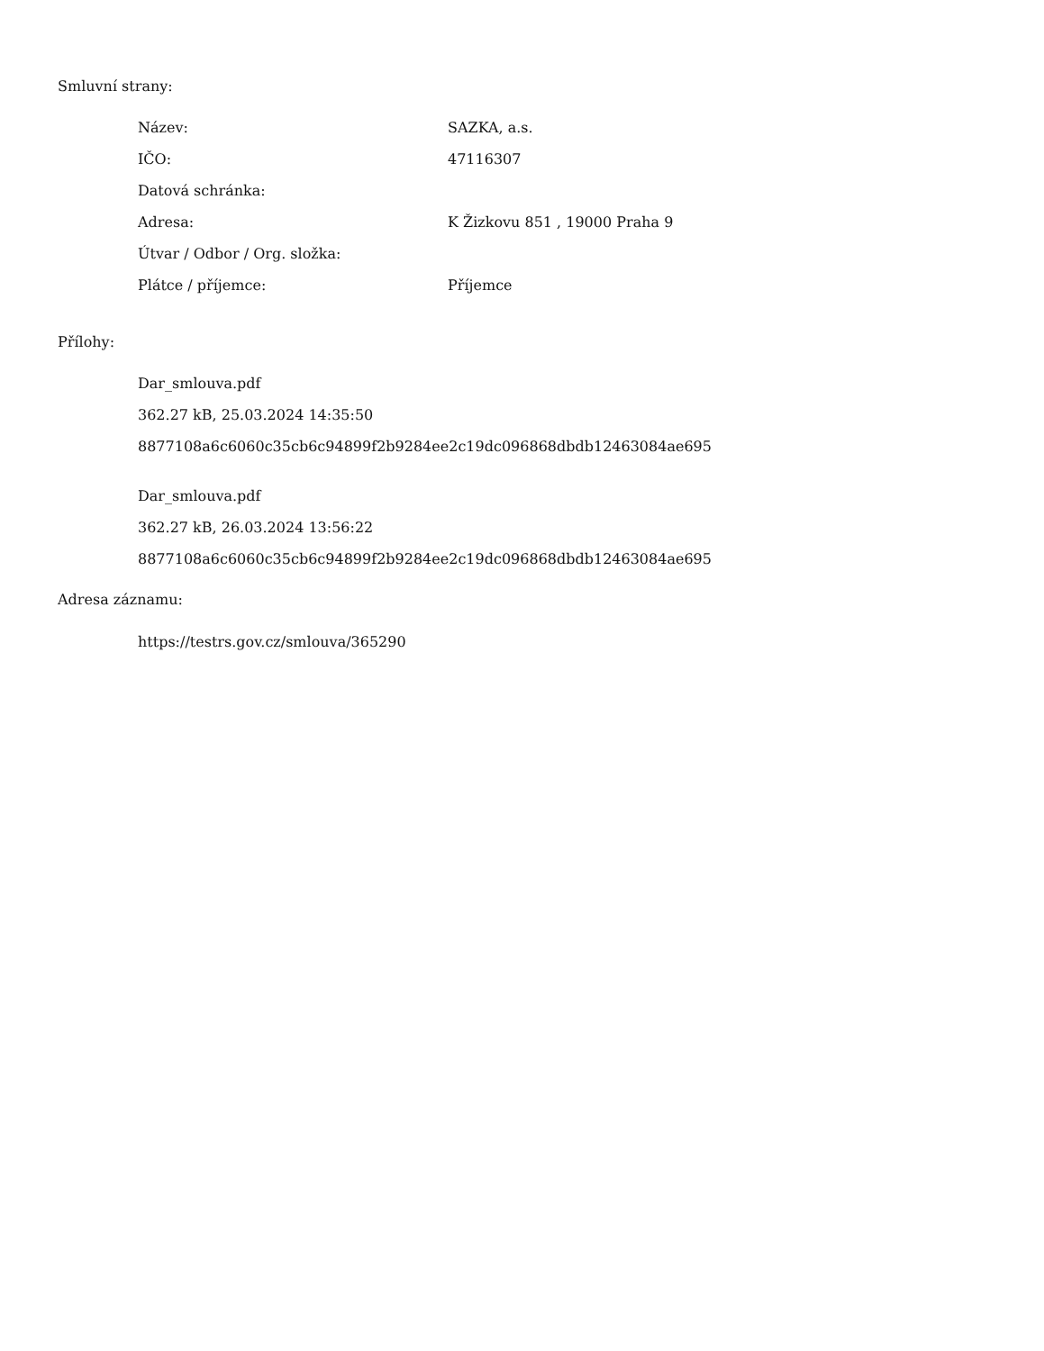Smluvní strany:
| Název: | SAZKA, a.s. |
| IČO: | 47116307 |
| Datová schránka: | |
| Adresa: | K Žizkovu 851 , 19000 Praha 9 |
| Útvar / Odbor / Org. složka: | |
| Plátce / příjemce: | Příjemce |
Přílohy:
Dar_smlouva.pdf
362.27 kB, 25.03.2024 14:35:50
8877108a6c6060c35cb6c94899f2b9284ee2c19dc096868dbdb12463084ae695
Dar_smlouva.pdf
362.27 kB, 26.03.2024 13:56:22
8877108a6c6060c35cb6c94899f2b9284ee2c19dc096868dbdb12463084ae695
Adresa záznamu:
https://testrs.gov.cz/smlouva/365290